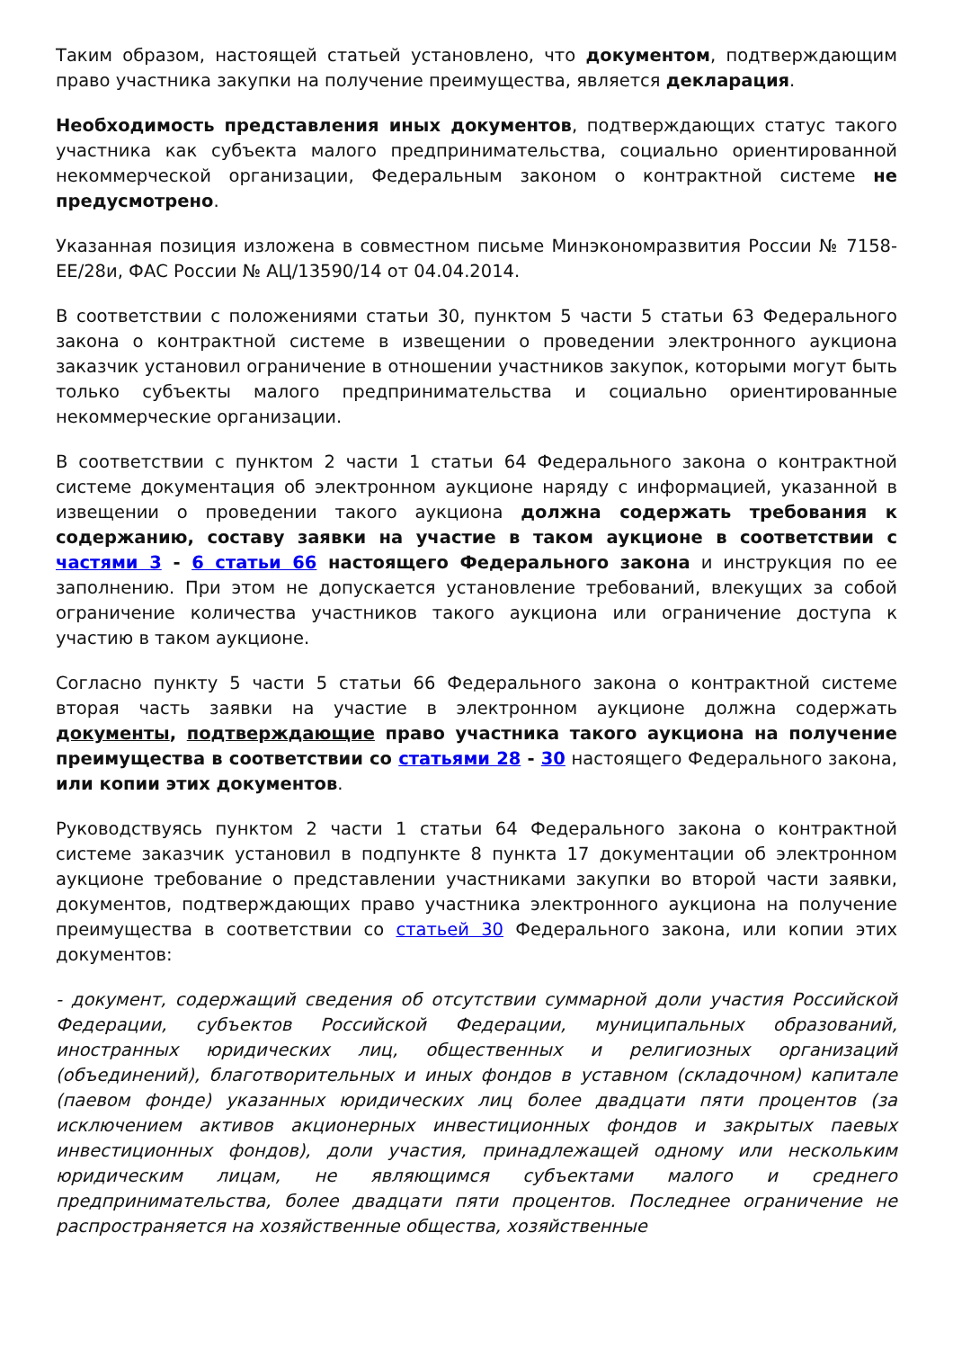Таким образом, настоящей статьей установлено, что документом, подтверждающим право участника закупки на получение преимущества, является декларация.
Необходимость представления иных документов, подтверждающих статус такого участника как субъекта малого предпринимательства, социально ориентированной некоммерческой организации, Федеральным законом о контрактной системе не предусмотрено.
Указанная позиция изложена в совместном письме Минэкономразвития России № 7158-ЕЕ/28и, ФАС России № АЦ/13590/14 от 04.04.2014.
В соответствии с положениями статьи 30, пунктом 5 части 5 статьи 63 Федерального закона о контрактной системе в извещении о проведении электронного аукциона заказчик установил ограничение в отношении участников закупок, которыми могут быть только субъекты малого предпринимательства и социально ориентированные некоммерческие организации.
В соответствии с пунктом 2 части 1 статьи 64 Федерального закона о контрактной системе документация об электронном аукционе наряду с информацией, указанной в извещении о проведении такого аукциона должна содержать требования к содержанию, составу заявки на участие в таком аукционе в соответствии с частями 3 - 6 статьи 66 настоящего Федерального закона и инструкция по ее заполнению. При этом не допускается установление требований, влекущих за собой ограничение количества участников такого аукциона или ограничение доступа к участию в таком аукционе.
Согласно пункту 5 части 5 статьи 66 Федерального закона о контрактной системе вторая часть заявки на участие в электронном аукционе должна содержать документы, подтверждающие право участника такого аукциона на получение преимущества в соответствии со статьями 28 - 30 настоящего Федерального закона, или копии этих документов.
Руководствуясь пунктом 2 части 1 статьи 64 Федерального закона о контрактной системе заказчик установил в подпункте 8 пункта 17 документации об электронном аукционе требование о представлении участниками закупки во второй части заявки, документов, подтверждающих право участника электронного аукциона на получение преимущества в соответствии со статьей 30 Федерального закона, или копии этих документов:
- документ, содержащий сведения об отсутствии суммарной доли участия Российской Федерации, субъектов Российской Федерации, муниципальных образований, иностранных юридических лиц, общественных и религиозных организаций (объединений), благотворительных и иных фондов в уставном (складочном) капитале (паевом фонде) указанных юридических лиц более двадцати пяти процентов (за исключением активов акционерных инвестиционных фондов и закрытых паевых инвестиционных фондов), доли участия, принадлежащей одному или нескольким юридическим лицам, не являющимся субъектами малого и среднего предпринимательства, более двадцати пяти процентов. Последнее ограничение не распространяется на хозяйственные общества, хозяйственные